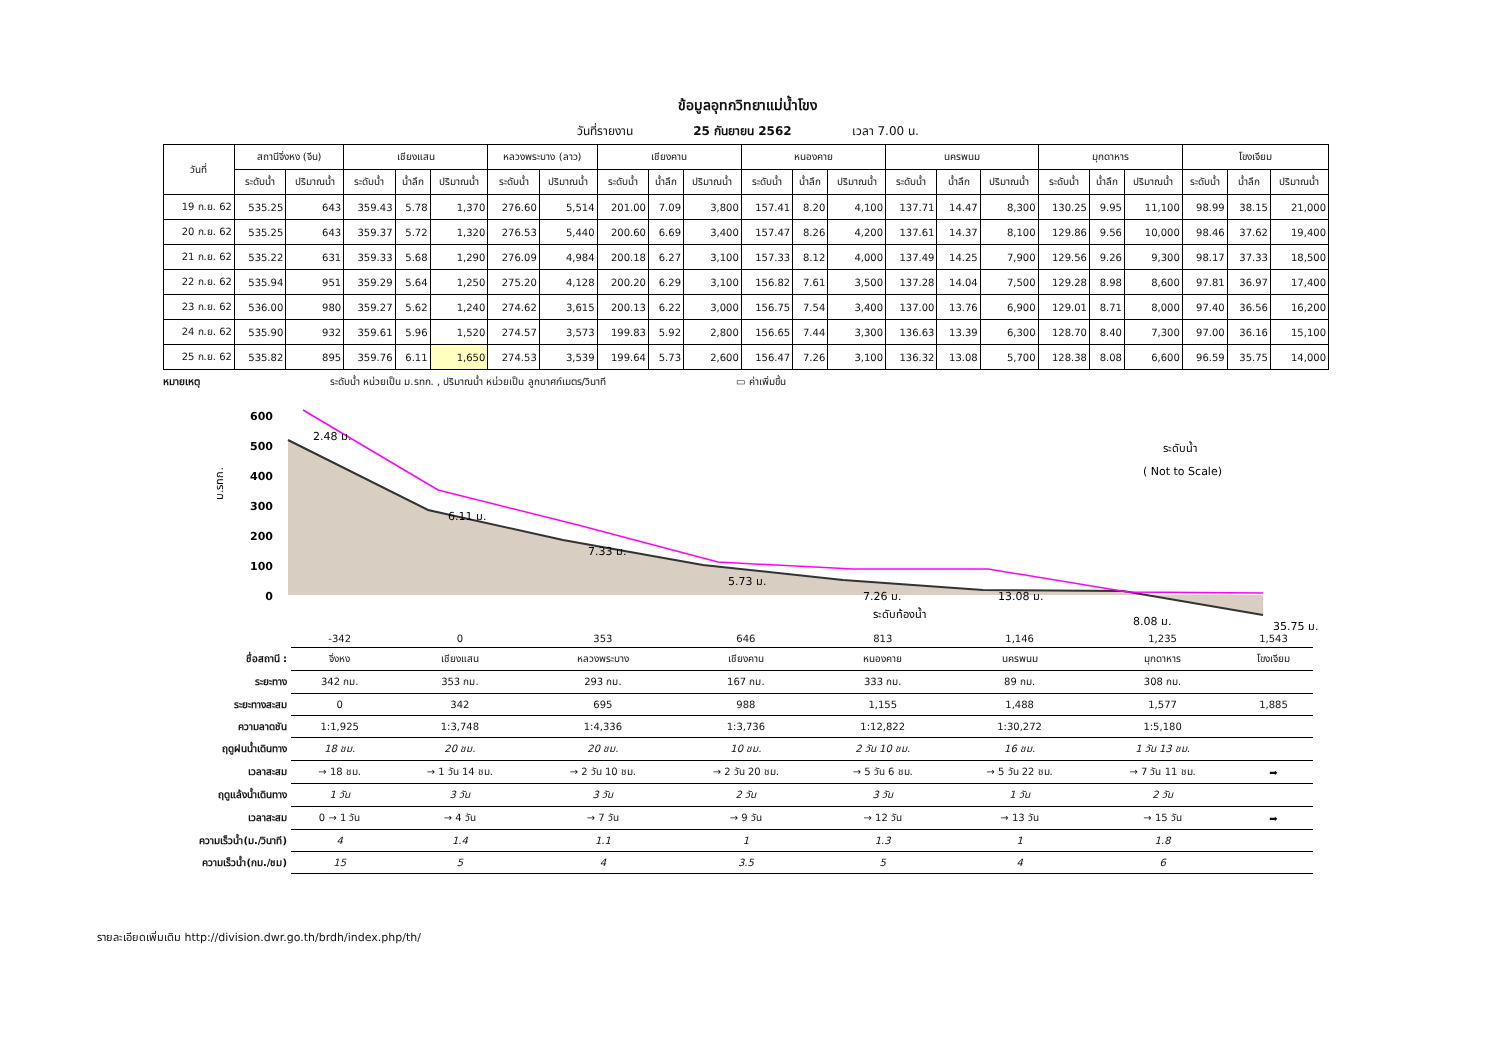ข้อมูลอุทกวิทยาแม่น้ำโขง
วันที่รายงาน 25 กันยายน 2562 เวลา 7.00 น.
| วันที่ | สถานีจิ่งหง (จีน) | | เชียงแสน | | | หลวงพระบาง (ลาว) | | เชียงคาน | | | หนองคาย | | | นครพนม | | | มุกดาหาร | | | โขงเจียม | | |
| --- | --- | --- | --- | --- | --- | --- | --- | --- | --- | --- | --- | --- | --- | --- | --- | --- | --- | --- | --- | --- | --- | --- |
| | ระดับน้ำ | ปริมาณน้ำ | ระดับน้ำ | น้ำลึก | ปริมาณน้ำ | ระดับน้ำ | ปริมาณน้ำ | ระดับน้ำ | น้ำลึก | ปริมาณน้ำ | ระดับน้ำ | น้ำลึก | ปริมาณน้ำ | ระดับน้ำ | น้ำลึก | ปริมาณน้ำ | ระดับน้ำ | น้ำลึก | ปริมาณน้ำ | ระดับน้ำ | น้ำลึก | ปริมาณน้ำ |
| 19 ก.ย. 62 | 535.25 | 643 | 359.43 | 5.78 | 1,370 | 276.60 | 5,514 | 201.00 | 7.09 | 3,800 | 157.41 | 8.20 | 4,100 | 137.71 | 14.47 | 8,300 | 130.25 | 9.95 | 11,100 | 98.99 | 38.15 | 21,000 |
| 20 ก.ย. 62 | 535.25 | 643 | 359.37 | 5.72 | 1,320 | 276.53 | 5,440 | 200.60 | 6.69 | 3,400 | 157.47 | 8.26 | 4,200 | 137.61 | 14.37 | 8,100 | 129.86 | 9.56 | 10,000 | 98.46 | 37.62 | 19,400 |
| 21 ก.ย. 62 | 535.22 | 631 | 359.33 | 5.68 | 1,290 | 276.09 | 4,984 | 200.18 | 6.27 | 3,100 | 157.33 | 8.12 | 4,000 | 137.49 | 14.25 | 7,900 | 129.56 | 9.26 | 9,300 | 98.17 | 37.33 | 18,500 |
| 22 ก.ย. 62 | 535.94 | 951 | 359.29 | 5.64 | 1,250 | 275.20 | 4,128 | 200.20 | 6.29 | 3,100 | 156.82 | 7.61 | 3,500 | 137.28 | 14.04 | 7,500 | 129.28 | 8.98 | 8,600 | 97.81 | 36.97 | 17,400 |
| 23 ก.ย. 62 | 536.00 | 980 | 359.27 | 5.62 | 1,240 | 274.62 | 3,615 | 200.13 | 6.22 | 3,000 | 156.75 | 7.54 | 3,400 | 137.00 | 13.76 | 6,900 | 129.01 | 8.71 | 8,000 | 97.40 | 36.56 | 16,200 |
| 24 ก.ย. 62 | 535.90 | 932 | 359.61 | 5.96 | 1,520 | 274.57 | 3,573 | 199.83 | 5.92 | 2,800 | 156.65 | 7.44 | 3,300 | 136.63 | 13.39 | 6,300 | 128.70 | 8.40 | 7,300 | 97.00 | 36.16 | 15,100 |
| 25 ก.ย. 62 | 535.82 | 895 | 359.76 | 6.11 | 1,650 | 274.53 | 3,539 | 199.64 | 5.73 | 2,600 | 156.47 | 7.26 | 3,100 | 136.32 | 13.08 | 5,700 | 128.38 | 8.08 | 6,600 | 96.59 | 35.75 | 14,000 |
หมายเหตุ ระดับน้ำ หน่วยเป็น ม.รทก. , ปริมาณน้ำ หน่วยเป็น ลูกบาศก์เมตร/วินาที ▭ ค่าเพิ่มขึ้น
ม.รทก.
600
500
400
300
200
100
0
2.48 ม.
6.11 ม.
7.33 ม.
5.73 ม.
7.26 ม.
13.08 ม.
8.08 ม.
35.75 ม.
ระดับน้ำ
( Not to Scale)
ระดับท้องน้ำ
| | -342 | 0 | 353 | 646 | 813 | 1,146 | 1,235 | 1,543 |
| ชื่อสถานี : | จิ่งหง | เชียงแสน | หลวงพระบาง | เชียงคาน | หนองคาย | นครพนม | มุกดาหาร | โขงเจียม |
| ระยะทาง | 342 กม. | 353 กม. | 293 กม. | 167 กม. | 333 กม. | 89 กม. | 308 กม. | |
| ระยะทางสะสม | 0 | 342 | 695 | 988 | 1,155 | 1,488 | 1,577 | 1,885 |
| ความลาดชัน | 1:1,925 | 1:3,748 | 1:4,336 | 1:3,736 | 1:12,822 | 1:30,272 | 1:5,180 | |
| ฤดูฝนน้ำเดินทาง | 18 ชม. | 20 ชม. | 20 ชม. | 10 ชม. | 2 วัน 10 ชม. | 16 ชม. | 1 วัน 13 ชม. | |
| เวลาสะสม | → 18 ชม. | → 1 วัน 14 ชม. | → 2 วัน 10 ชม. | → 2 วัน 20 ชม. | → 5 วัน 6 ชม. | → 5 วัน 22 ชม. | → 7 วัน 11 ชม. | ➡ |
| ฤดูแล้งน้ำเดินทาง | 1 วัน | 3 วัน | 3 วัน | 2 วัน | 3 วัน | 1 วัน | 2 วัน | |
| เวลาสะสม | 0 → 1 วัน | → 4 วัน | → 7 วัน | → 9 วัน | → 12 วัน | → 13 วัน | → 15 วัน | ➡ |
| ความเร็วน้ำ(ม./วินาที) | 4 | 1.4 | 1.1 | 1 | 1.3 | 1 | 1.8 | |
| ความเร็วน้ำ(กม./ชม) | 15 | 5 | 4 | 3.5 | 5 | 4 | 6 | |
รายละเอียดเพิ่มเติม http://division.dwr.go.th/brdh/index.php/th/